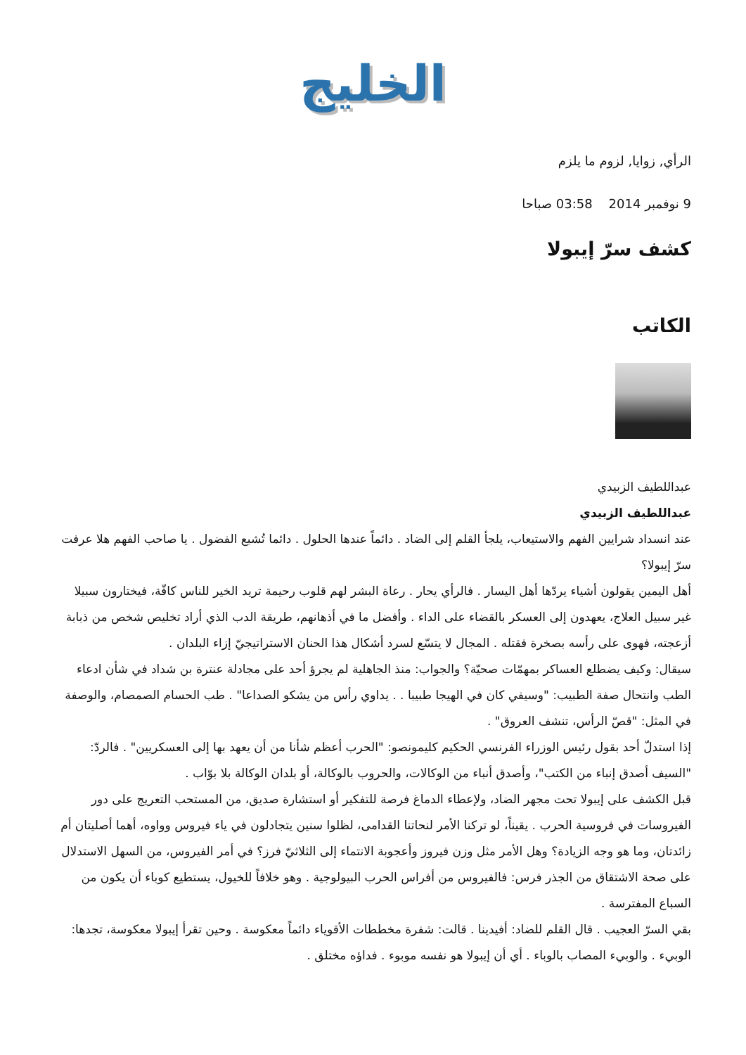الخليج
الرأي, زوايا, لزوم ما يلزم
9 نوفمبر 2014 03:58 صباحا
كشف سرّ إيبولا
الكاتب
عبداللطيف الزبيدي
عبداللطيف الزبيدي
عند انسداد شرايين الفهم والاستيعاب، يلجأ القلم إلى الضاد . دائماً عندها الحلول . دائما تُشبع الفضول . يا صاحب الفهم هلا عرفت سرّ إيبولا؟
أهل اليمين يقولون أشياء يردّها أهل اليسار . فالرأي يحار . رعاة البشر لهم قلوب رحيمة تريد الخير للناس كافّة، فيختارون سبيلا غير سبيل العلاج، يعهدون إلى العسكر بالقضاء على الداء . وأفضل ما في أذهانهم، طريقة الدب الذي أراد تخليص شخص من ذبابة أزعجته، فهوى على رأسه بصخرة فقتله . المجال لا يتسّع لسرد أشكال هذا الحنان الاستراتيجيّ إزاء البلدان .
سيقال: وكيف يضطلع العساكر بمهمّات صحيّة؟ والجواب: منذ الجاهلية لم يجرؤ أحد على مجادلة عنترة بن شداد في شأن ادعاء الطب وانتحال صفة الطبيب: "وسيفي كان في الهيجا طبيبا . . يداوي رأس من يشكو الصداعا" . طب الحسام الصمصام، والوصفة في المثل: "قصّ الرأس، تنشف العروق" .
إذا استدلّ أحد بقول رئيس الوزراء الفرنسي الحكيم كليمونصو: "الحرب أعظم شأنا من أن يعهد بها إلى العسكريين" . فالردّ: "السيف أصدق إنباء من الكتب"، وأصدق أنباء من الوكالات، والحروب بالوكالة، أو بلدان الوكالة بلا بوّاب .
قبل الكشف على إيبولا تحت مجهر الضاد، ولإعطاء الدماغ فرصة للتفكير أو استشارة صديق، من المستحب التعريج على دور الفيروسات في فروسية الحرب . يقيناً، لو تركنا الأمر لنحاتنا القدامى، لظلوا سنين يتجادلون في ياء فيروس وواوه، أهما أصليتان أم زائدتان، وما هو وجه الزيادة؟ وهل الأمر مثل وزن فيروز وأعجوبة الانتماء إلى الثلاثيّ فرز؟ في أمر الفيروس، من السهل الاستدلال على صحة الاشتقاق من الجذر فرس: فالفيروس من أفراس الحرب البيولوجية . وهو خلافاً للخيول، يستطيع كوباء أن يكون من السباع المفترسة .
بقي السرّ العجيب . قال القلم للضاد: أفيدينا . قالت: شفرة مخططات الأقوياء دائماً معكوسة . وحين تقرأ إيبولا معكوسة، تجدها: الوبيء . والوبيء المصاب بالوباء . أي أن إيبولا هو نفسه موبوء . فداؤه مختلق .